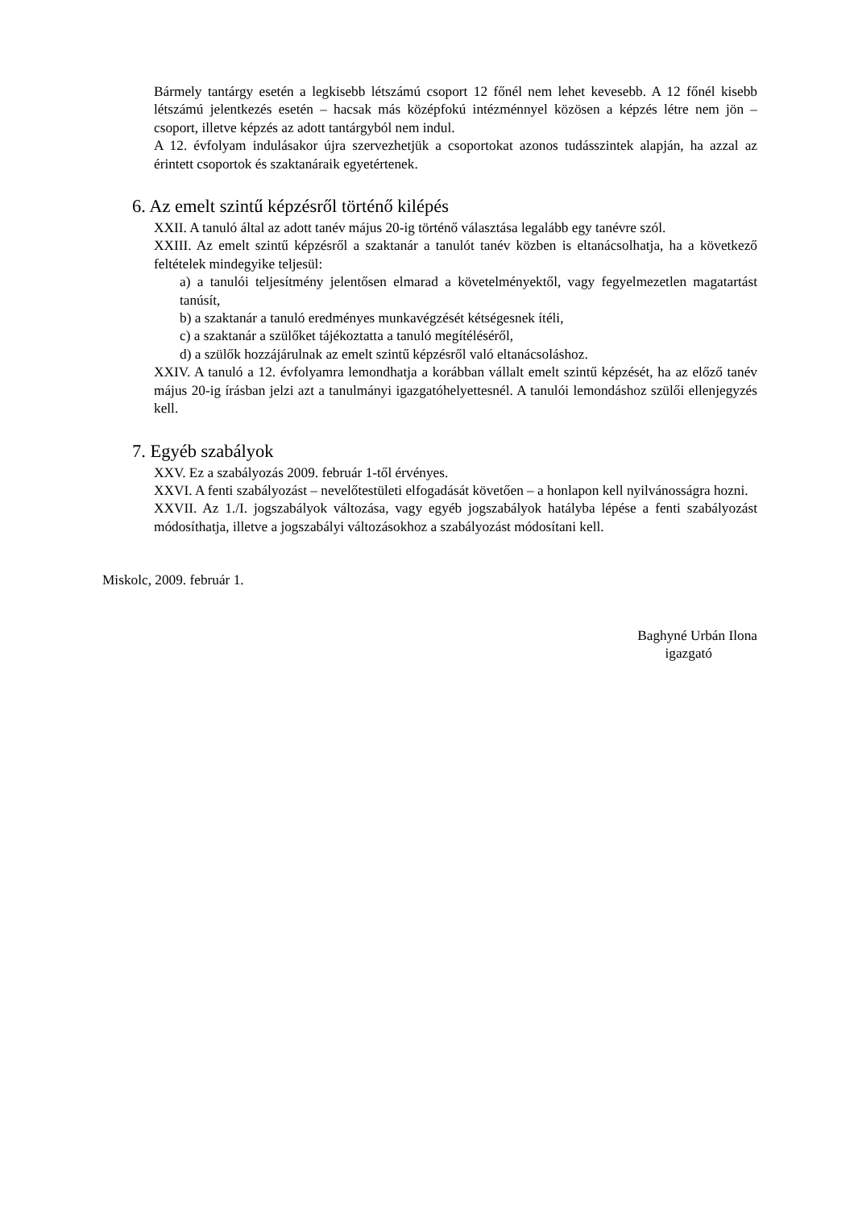Bármely tantárgy esetén a legkisebb létszámú csoport 12 főnél nem lehet kevesebb. A 12 főnél kisebb létszámú jelentkezés esetén – hacsak más középfokú intézménnyel közösen a képzés létre nem jön – csoport, illetve képzés az adott tantárgyból nem indul.
A 12. évfolyam indulásakor újra szervezhetjük a csoportokat azonos tudásszintek alapján, ha azzal az érintett csoportok és szaktanáraik egyetértenek.
6. Az emelt szintű képzésről történő kilépés
XXII. A tanuló által az adott tanév május 20-ig történő választása legalább egy tanévre szól.
XXIII. Az emelt szintű képzésről a szaktanár a tanulót tanév közben is eltanácsolhatja, ha a következő feltételek mindegyike teljesül:
a) a tanulói teljesítmény jelentősen elmarad a követelményektől, vagy fegyelmezetlen magatartást tanúsít,
b) a szaktanár a tanuló eredményes munkavégzését kétségesnek ítéli,
c) a szaktanár a szülőket tájékoztatta a tanuló megítéléséről,
d) a szülők hozzájárulnak az emelt szintű képzésről való eltanácsoláshoz.
XXIV. A tanuló a 12. évfolyamra lemondhatja a korábban vállalt emelt szintű képzését, ha az előző tanév május 20-ig írásban jelzi azt a tanulmányi igazgatóhelyettesnél. A tanulói lemondáshoz szülői ellenjegyzés kell.
7. Egyéb szabályok
XXV. Ez a szabályozás 2009. február 1-től érvényes.
XXVI. A fenti szabályozást – nevelőtestületi elfogadását követően – a honlapon kell nyilvánosságra hozni.
XXVII. Az 1./I. jogszabályok változása, vagy egyéb jogszabályok hatályba lépése a fenti szabályozást módosíthatja, illetve a jogszabályi változásokhoz a szabályozást módosítani kell.
Miskolc, 2009. február 1.
Baghyné Urbán Ilona
igazgató